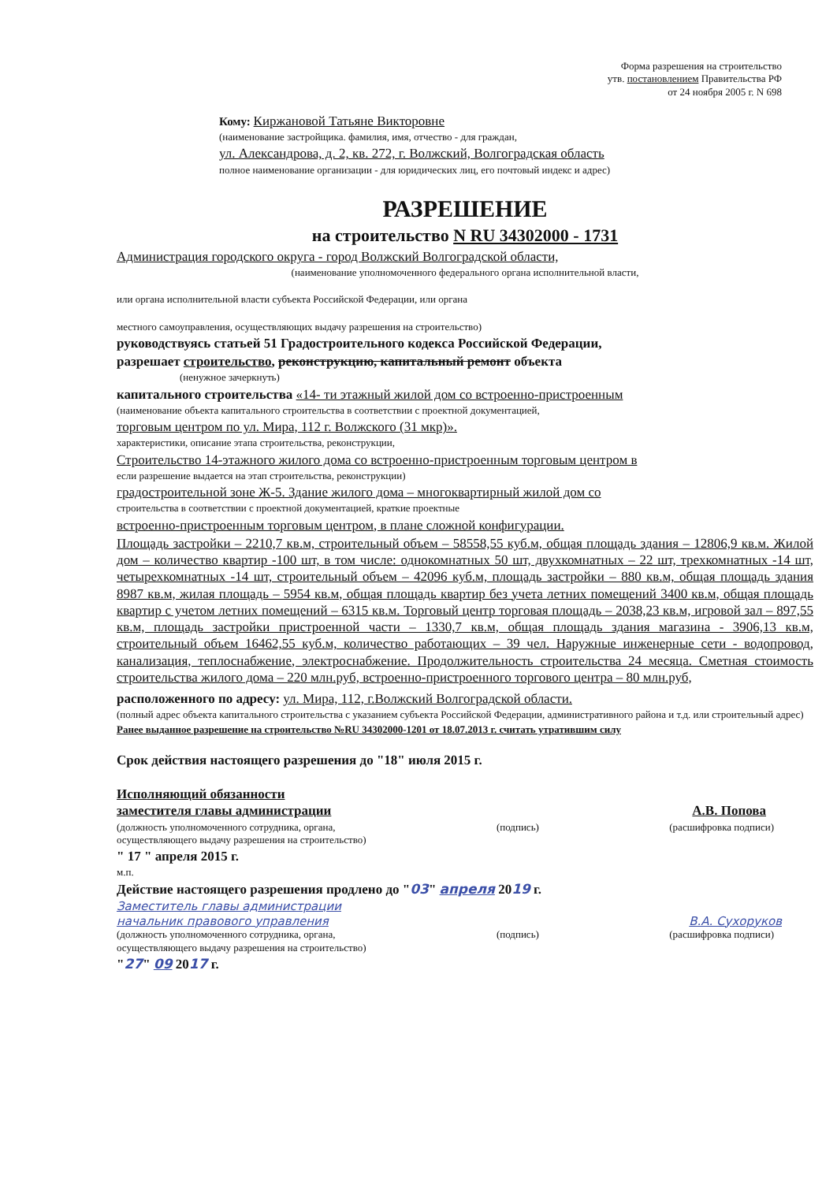Форма разрешения на строительство
утв. постановлением Правительства РФ
от 24 ноября 2005 г. N 698
Кому: Киржановой Татьяне Викторовне
(наименование застройщика. фамилия, имя, отчество - для граждан,
ул. Александрова, д. 2, кв. 272, г. Волжский, Волгоградская область
полное наименование организации - для юридических лиц, его почтовый индекс и адрес)
РАЗРЕШЕНИЕ
на строительство N RU 34302000 - 1731
Администрация городского округа - город Волжский Волгоградской области,
(наименование уполномоченного федерального органа исполнительной власти,
или органа исполнительной власти субъекта Российской Федерации, или органа
местного самоуправления, осуществляющих выдачу разрешения на строительство)
руководствуясь статьей 51 Градостроительного кодекса Российской Федерации,
разрешает строительство, реконструкцию, капитальный ремонт объекта
(ненужное зачеркнуть)
капитального строительства «14- ти этажный жилой дом со встроенно-пристроенным
(наименование объекта капитального строительства в соответствии с проектной документацией,
торговым центром по ул. Мира, 112 г. Волжского (31 мкр)».
характеристики, описание этапа строительства, реконструкции,
Строительство 14-этажного жилого дома со встроенно-пристроенным торговым центром в
если разрешение выдается на этап строительства, реконструкции)
градостроительной зоне Ж-5. Здание жилого дома – многоквартирный жилой дом со
строительства в соответствии с проектной документацией, краткие проектные
встроенно-пристроенным торговым центром, в плане сложной конфигурации.
Площадь застройки – 2210,7 кв.м, строительный объем – 58558,55 куб.м, общая площадь здания – 12806,9 кв.м. Жилой дом – количество квартир -100 шт, в том числе: однокомнатных 50 шт, двухкомнатных – 22 шт, трехкомнатных -14 шт, четырехкомнатных -14 шт, строительный объем – 42096 куб.м, площадь застройки – 880 кв.м, общая площадь здания 8987 кв.м, жилая площадь – 5954 кв.м, общая площадь квартир без учета летних помещений 3400 кв.м, общая площадь квартир с учетом летних помещений – 6315 кв.м. Торговый центр торговая площадь – 2038,23 кв.м, игровой зал – 897,55 кв.м, площадь застройки пристроенной части – 1330,7 кв.м, общая площадь здания магазина - 3906,13 кв.м, строительный объем 16462,55 куб.м, количество работающих – 39 чел. Наружные инженерные сети - водопровод, канализация, теплоснабжение, электроснабжение. Продолжительность строительства 24 месяца. Сметная стоимость строительства жилого дома – 220 млн.руб, встроенно-пристроенного торгового центра – 80 млн.руб,
расположенного по адресу: ул. Мира, 112, г.Волжский Волгоградской области.
(полный адрес объекта капитального строительства с указанием субъекта Российской Федерации, административного района и т.д. или строительный адрес)
Ранее выданное разрешение на строительство №RU 34302000-1201 от 18.07.2013 г. считать утратившим силу
Срок действия настоящего разрешения до "18" июля 2015 г.
Исполняющий обязанности
заместителя главы администрации
А.В. Попова
(должность уполномоченного сотрудника, органа,
осуществляющего выдачу разрешения на строительство) (подпись) (расшифровка подписи)
" 17 " апреля 2015 г.
м.п.
Действие настоящего разрешения продлено до "03" апреля 2019 г.
Заместитель главы администрации
начальник правового управления В.А. Сухоруков
(должность уполномоченного сотрудника, органа,
осуществляющего выдачу разрешения на строительство) (подпись) (расшифровка подписи)
"27" 09 2017 г.